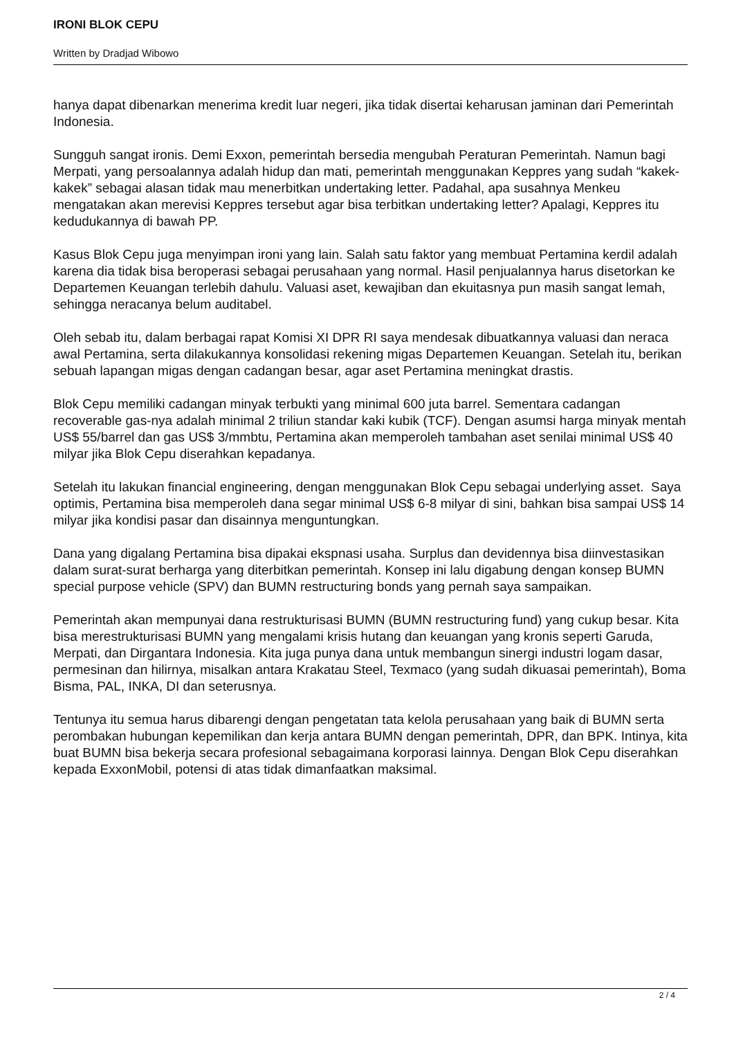IRONI BLOK CEPU
Written by Dradjad Wibowo
hanya dapat dibenarkan menerima kredit luar negeri, jika tidak disertai keharusan jaminan dari Pemerintah Indonesia.
Sungguh sangat ironis. Demi Exxon, pemerintah bersedia mengubah Peraturan Pemerintah. Namun bagi Merpati, yang persoalannya adalah hidup dan mati, pemerintah menggunakan Keppres yang sudah “kakek-kakek” sebagai alasan tidak mau menerbitkan undertaking letter. Padahal, apa susahnya Menkeu mengatakan akan merevisi Keppres tersebut agar bisa terbitkan undertaking letter? Apalagi, Keppres itu kedudukannya di bawah PP.
Kasus Blok Cepu juga menyimpan ironi yang lain. Salah satu faktor yang membuat Pertamina kerdil adalah karena dia tidak bisa beroperasi sebagai perusahaan yang normal. Hasil penjualannya harus disetorkan ke Departemen Keuangan terlebih dahulu. Valuasi aset, kewajiban dan ekuitasnya pun masih sangat lemah, sehingga neracanya belum auditabel.
Oleh sebab itu, dalam berbagai rapat Komisi XI DPR RI saya mendesak dibuatkannya valuasi dan neraca awal Pertamina, serta dilakukannya konsolidasi rekening migas Departemen Keuangan. Setelah itu, berikan sebuah lapangan migas dengan cadangan besar, agar aset Pertamina meningkat drastis.
Blok Cepu memiliki cadangan minyak terbukti yang minimal 600 juta barrel. Sementara cadangan recoverable gas-nya adalah minimal 2 triliun standar kaki kubik (TCF). Dengan asumsi harga minyak mentah US$ 55/barrel dan gas US$ 3/mmbtu, Pertamina akan memperoleh tambahan aset senilai minimal US$ 40 milyar jika Blok Cepu diserahkan kepadanya.
Setelah itu lakukan financial engineering, dengan menggunakan Blok Cepu sebagai underlying asset. Saya optimis, Pertamina bisa memperoleh dana segar minimal US$ 6-8 milyar di sini, bahkan bisa sampai US$ 14 milyar jika kondisi pasar dan disainnya menguntungkan.
Dana yang digalang Pertamina bisa dipakai ekspnasi usaha. Surplus dan devidennya bisa diinvestasikan dalam surat-surat berharga yang diterbitkan pemerintah. Konsep ini lalu digabung dengan konsep BUMN special purpose vehicle (SPV) dan BUMN restructuring bonds yang pernah saya sampaikan.
Pemerintah akan mempunyai dana restrukturisasi BUMN (BUMN restructuring fund) yang cukup besar. Kita bisa merestrukturisasi BUMN yang mengalami krisis hutang dan keuangan yang kronis seperti Garuda, Merpati, dan Dirgantara Indonesia. Kita juga punya dana untuk membangun sinergi industri logam dasar, permesinan dan hilirnya, misalkan antara Krakatau Steel, Texmaco (yang sudah dikuasai pemerintah), Boma Bisma, PAL, INKA, DI dan seterusnya.
Tentunya itu semua harus dibarengi dengan pengetatan tata kelola perusahaan yang baik di BUMN serta perombakan hubungan kepemilikan dan kerja antara BUMN dengan pemerintah, DPR, dan BPK. Intinya, kita buat BUMN bisa bekerja secara profesional sebagaimana korporasi lainnya. Dengan Blok Cepu diserahkan kepada ExxonMobil, potensi di atas tidak dimanfaatkan maksimal.
2 / 4